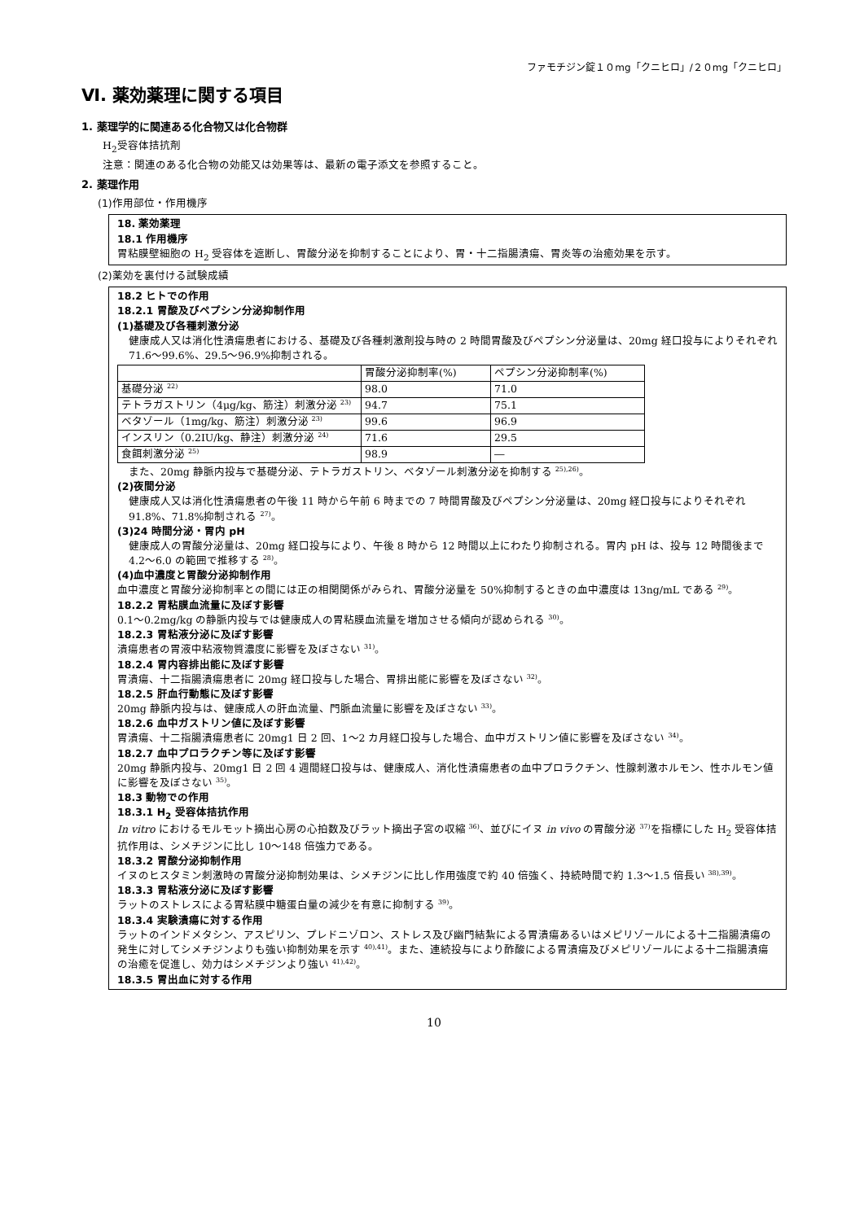ファモチジン錠１０mg「クニヒロ」/２０mg「クニヒロ」
Ⅵ. 薬効薬理に関する項目
1. 薬理学的に関連ある化合物又は化合物群
H<sub>2</sub>受容体拮抗剤
注意：関連のある化合物の効能又は効果等は、最新の電子添文を参照すること。
2. 薬理作用
(1)作用部位・作用機序
18. 薬効薬理
18.1 作用機序
胃粘膜壁細胞の H<sub>2</sub> 受容体を遮断し、胃酸分泌を抑制することにより、胃・十二指腸潰瘍、胃炎等の治癒効果を示す。
(2)薬効を裏付ける試験成績
18.2 ヒトでの作用
18.2.1 胃酸及びペプシン分泌抑制作用
(1)基礎及び各種刺激分泌
健康成人又は消化性潰瘍患者における、基礎及び各種刺激剤投与時の 2 時間胃酸及びペプシン分泌量は、20mg 経口投与によりそれぞれ 71.6～99.6%、29.5～96.9%抑制される。
| | 胃酸分泌抑制率(%) | ペプシン分泌抑制率(%) |
| 基礎分泌 <sup>22)</sup> | 98.0 | 71.0 |
| テトラガストリン（4μg/kg、筋注）刺激分泌 <sup>23)</sup> | 94.7 | 75.1 |
| ベタゾール（1mg/kg、筋注）刺激分泌 <sup>23)</sup> | 99.6 | 96.9 |
| インスリン（0.2IU/kg、静注）刺激分泌 <sup>24)</sup> | 71.6 | 29.5 |
| 食餌刺激分泌 <sup>25)</sup> | 98.9 | ― |
また、20mg 静脈内投与で基礎分泌、テトラガストリン、ベタゾール刺激分泌を抑制する <sup>25),26)</sup>。
(2)夜間分泌
健康成人又は消化性潰瘍患者の午後 11 時から午前 6 時までの 7 時間胃酸及びペプシン分泌量は、20mg 経口投与によりそれぞれ 91.8%、71.8%抑制される <sup>27)</sup>。
(3)24 時間分泌・胃内 pH
健康成人の胃酸分泌量は、20mg 経口投与により、午後 8 時から 12 時間以上にわたり抑制される。胃内 pH は、投与 12 時間後まで 4.2～6.0 の範囲で推移する <sup>28)</sup>。
(4)血中濃度と胃酸分泌抑制作用
血中濃度と胃酸分泌抑制率との間には正の相関関係がみられ、胃酸分泌量を 50%抑制するときの血中濃度は 13ng/mL である <sup>29)</sup>。
18.2.2 胃粘膜血流量に及ぼす影響
0.1～0.2mg/kg の静脈内投与では健康成人の胃粘膜血流量を増加させる傾向が認められる <sup>30)</sup>。
18.2.3 胃粘液分泌に及ぼす影響
潰瘍患者の胃液中粘液物質濃度に影響を及ぼさない <sup>31)</sup>。
18.2.4 胃内容排出能に及ぼす影響
胃潰瘍、十二指腸潰瘍患者に 20mg 経口投与した場合、胃排出能に影響を及ぼさない <sup>32)</sup>。
18.2.5 肝血行動態に及ぼす影響
20mg 静脈内投与は、健康成人の肝血流量、門脈血流量に影響を及ぼさない <sup>33)</sup>。
18.2.6 血中ガストリン値に及ぼす影響
胃潰瘍、十二指腸潰瘍患者に 20mg1 日 2 回、1～2 カ月経口投与した場合、血中ガストリン値に影響を及ぼさない <sup>34)</sup>。
18.2.7 血中プロラクチン等に及ぼす影響
20mg 静脈内投与、20mg1 日 2 回 4 週間経口投与は、健康成人、消化性潰瘍患者の血中プロラクチン、性腺刺激ホルモン、性ホルモン値に影響を及ぼさない <sup>35)</sup>。
18.3 動物での作用
18.3.1 H<sub>2</sub> 受容体拮抗作用
In vitro におけるモルモット摘出心房の心拍数及びラット摘出子宮の収縮 <sup>36)</sup>、並びにイヌ in vivo の胃酸分泌 <sup>37)</sup>を指標にした H<sub>2</sub> 受容体拮抗作用は、シメチジンに比し 10～148 倍強力である。
18.3.2 胃酸分泌抑制作用
イヌのヒスタミン刺激時の胃酸分泌抑制効果は、シメチジンに比し作用強度で約 40 倍強く、持続時間で約 1.3～1.5 倍長い <sup>38),39)</sup>。
18.3.3 胃粘液分泌に及ぼす影響
ラットのストレスによる胃粘膜中糖蛋白量の減少を有意に抑制する <sup>39)</sup>。
18.3.4 実験潰瘍に対する作用
ラットのインドメタシン、アスピリン、プレドニゾロン、ストレス及び幽門結紮による胃潰瘍あるいはメピリゾールによる十二指腸潰瘍の発生に対してシメチジンよりも強い抑制効果を示す <sup>40),41)</sup>。また、連続投与により酢酸による胃潰瘍及びメピリゾールによる十二指腸潰瘍の治癒を促進し、効力はシメチジンより強い <sup>41),42)</sup>。
18.3.5 胃出血に対する作用
10